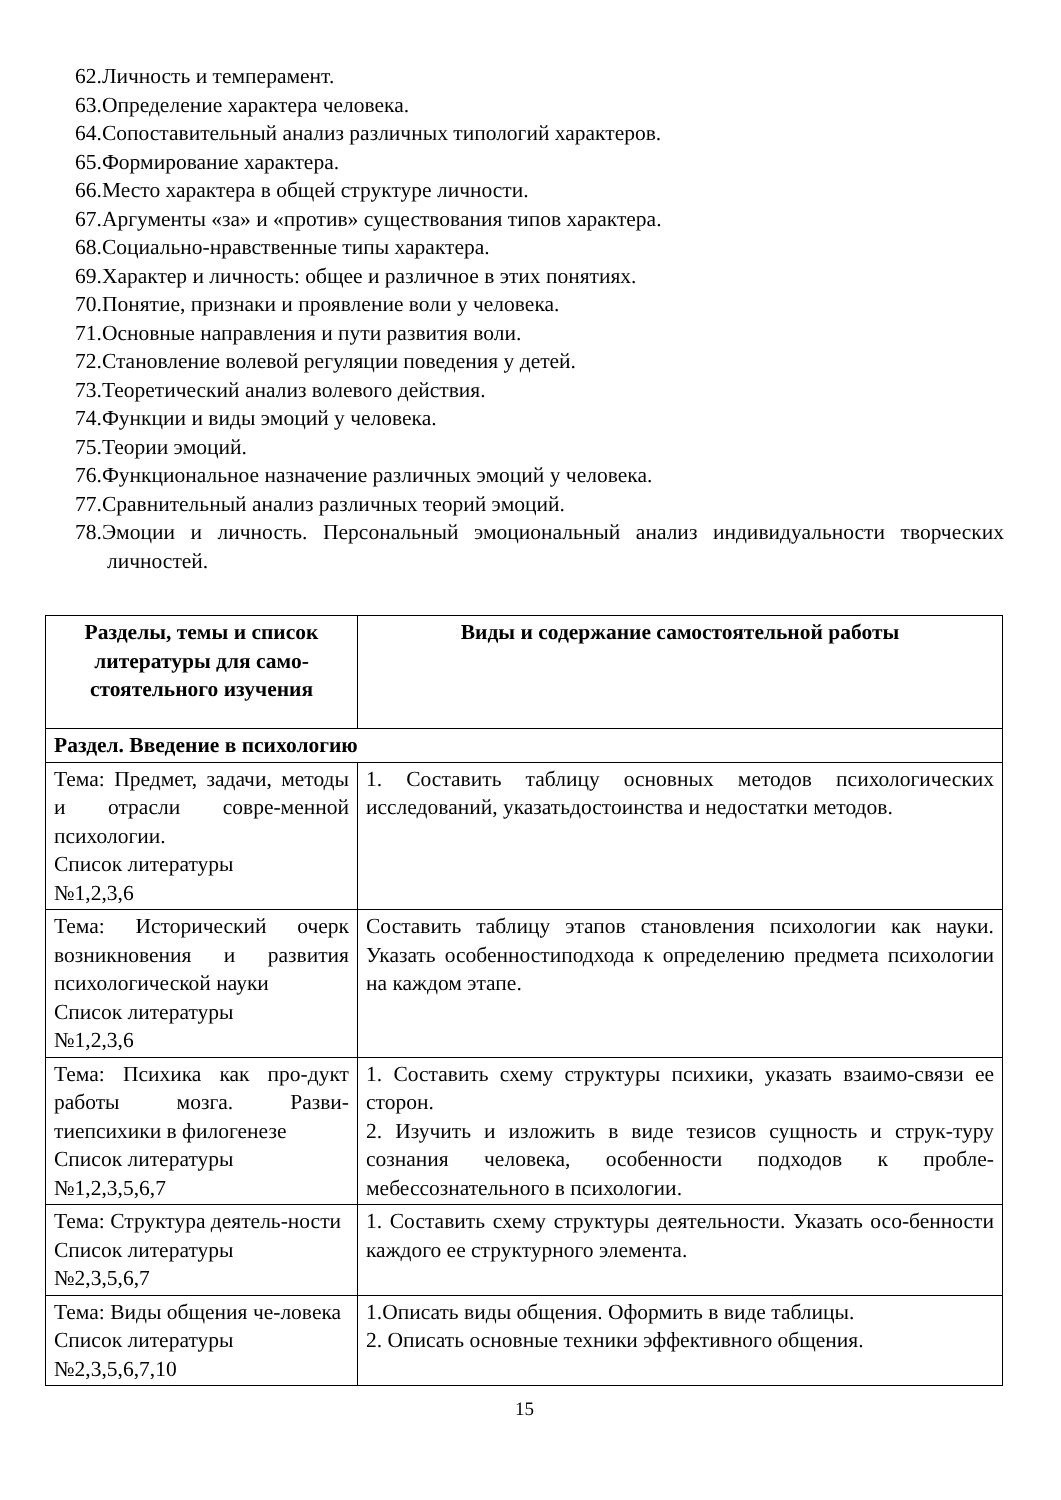62.Личность и темперамент.
63.Определение характера человека.
64.Сопоставительный анализ различных типологий характеров.
65.Формирование характера.
66.Место характера в общей структуре личности.
67.Аргументы «за» и «против» существования типов характера.
68.Социально-нравственные типы характера.
69.Характер и личность: общее и различное в этих понятиях.
70.Понятие, признаки и проявление воли у человека.
71.Основные направления и пути развития воли.
72.Становление волевой регуляции поведения у детей.
73.Теоретический анализ волевого действия.
74.Функции и виды эмоций у человека.
75.Теории эмоций.
76.Функциональное назначение различных эмоций у человека.
77.Сравнительный анализ различных теорий эмоций.
78.Эмоции и личность. Персональный эмоциональный анализ индивидуальности творческих личностей.
| Разделы, темы и список литературы для само-стоятельного изучения | Виды и содержание самостоятельной работы |
| --- | --- |
| Раздел. Введение в психологию | |
| Тема: Предмет, задачи, методы и отрасли совре-менной психологии. Список литературы №1,2,3,6 | 1. Составить таблицу основных методов психологических исследований, указатьдостоинства и недостатки методов. |
| Тема: Исторический очерк возникновения и развития психологической науки Список литературы №1,2,3,6 | Составить таблицу этапов становления психологии как науки. Указать особенностиподхода к определению предмета психологии на каждом этапе. |
| Тема: Психика как про-дукт работы мозга. Разви-тиепсихики в филогенезе Список литературы №1,2,3,5,6,7 | 1. Составить схему структуры психики, указать взаимо-связи ее сторон. 2. Изучить и изложить в виде тезисов сущность и струк-туру сознания человека, особенности подходов к пробле-мебессознательного в психологии. |
| Тема: Структура деятель-ности Список литературы №2,3,5,6,7 | 1. Составить схему структуры деятельности. Указать осо-бенности каждого ее структурного элемента. |
| Тема: Виды общения че-ловека Список литературы №2,3,5,6,7,10 | 1.Описать виды общения. Оформить в виде таблицы. 2. Описать основные техники эффективного общения. |
15